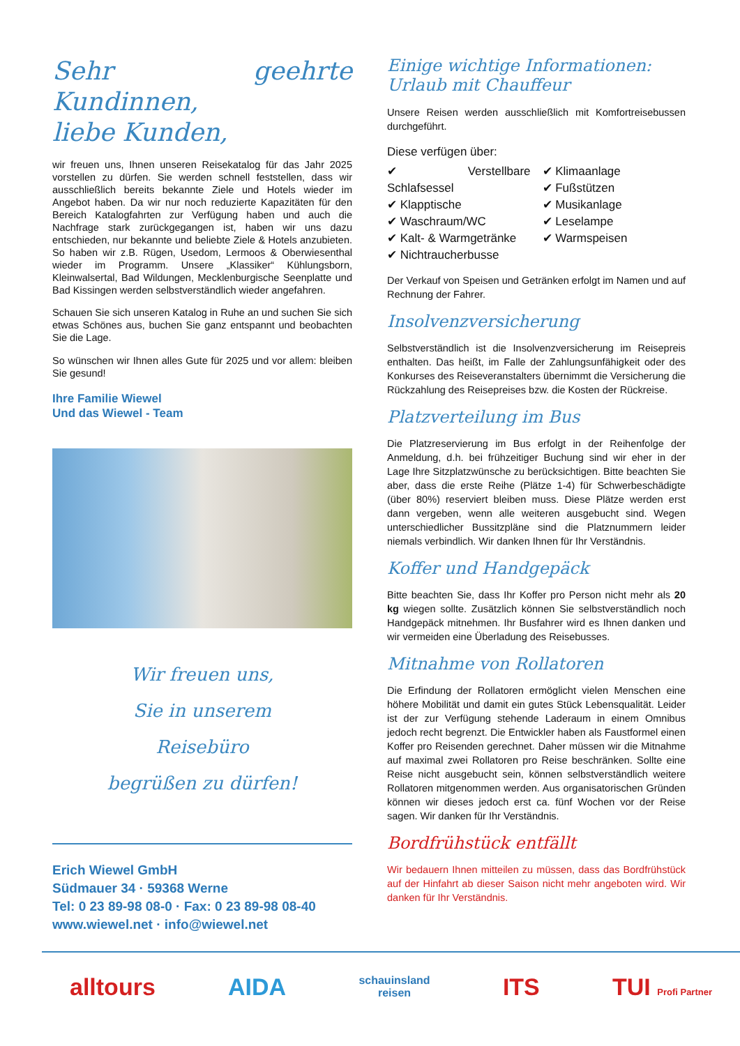Sehr geehrte Kundinnen,
liebe Kunden,
wir freuen uns, Ihnen unseren Reisekatalog für das Jahr 2025 vorstellen zu dürfen. Sie werden schnell feststellen, dass wir ausschließlich bereits bekannte Ziele und Hotels wieder im Angebot haben. Da wir nur noch reduzierte Kapazitäten für den Bereich Katalogfahrten zur Verfügung haben und auch die Nachfrage stark zurückgegangen ist, haben wir uns dazu entschieden, nur bekannte und beliebte Ziele & Hotels anzubieten. So haben wir z.B. Rügen, Usedom, Lermoos & Oberwiesenthal wieder im Programm. Unsere „Klassiker“ Kühlungsborn, Kleinwalsertal, Bad Wildungen, Mecklenburgische Seenplatte und Bad Kissingen werden selbstverständlich wieder angefahren.
Schauen Sie sich unseren Katalog in Ruhe an und suchen Sie sich etwas Schönes aus, buchen Sie ganz entspannt und beobachten Sie die Lage.
So wünschen wir Ihnen alles Gute für 2025 und vor allem: bleiben Sie gesund!
Ihre Familie Wiewel
Und das Wiewel - Team
Wir freuen uns,
Sie in unserem
Reisebüro
begrüßen zu dürfen!
Erich Wiewel GmbH
Südmauer 34 · 59368 Werne
Tel: 0 23 89-98 08-0 · Fax: 0 23 89-98 08-40
www.wiewel.net · info@wiewel.net
Einige wichtige Informationen:
Urlaub mit Chauffeur
Unsere Reisen werden ausschließlich mit Komfortreisebussen durchgeführt.
Diese verfügen über:
✔ Verstellbare Schlafsessel
✔ Klapptische
✔ Waschraum/WC
✔ Kalt- & Warmgetränke
✔ Nichtraucherbusse
✔ Klimaanlage
✔ Fußstützen
✔ Musikanlage
✔ Leselampe
✔ Warmspeisen
Der Verkauf von Speisen und Getränken erfolgt im Namen und auf Rechnung der Fahrer.
Insolvenzversicherung
Selbstverständlich ist die Insolvenzversicherung im Reisepreis enthalten. Das heißt, im Falle der Zahlungsunfähigkeit oder des Konkurses des Reiseveranstalters übernimmt die Versicherung die Rückzahlung des Reisepreises bzw. die Kosten der Rückreise.
Platzverteilung im Bus
Die Platzreservierung im Bus erfolgt in der Reihenfolge der Anmeldung, d.h. bei frühzeitiger Buchung sind wir eher in der Lage Ihre Sitzplatzwünsche zu berücksichtigen. Bitte beachten Sie aber, dass die erste Reihe (Plätze 1-4) für Schwerbeschädigte (über 80%) reserviert bleiben muss. Diese Plätze werden erst dann vergeben, wenn alle weiteren ausgebucht sind. Wegen unterschiedlicher Bussitzpläne sind die Platznummern leider niemals verbindlich. Wir danken Ihnen für Ihr Verständnis.
Koffer und Handgepäck
Bitte beachten Sie, dass Ihr Koffer pro Person nicht mehr als 20 kg wiegen sollte. Zusätzlich können Sie selbstverständlich noch Handgepäck mitnehmen. Ihr Busfahrer wird es Ihnen danken und wir vermeiden eine Überladung des Reisebusses.
Mitnahme von Rollatoren
Die Erfindung der Rollatoren ermöglicht vielen Menschen eine höhere Mobilität und damit ein gutes Stück Lebensqualität. Leider ist der zur Verfügung stehende Laderaum in einem Omnibus jedoch recht begrenzt. Die Entwickler haben als Faustformel einen Koffer pro Reisenden gerechnet. Daher müssen wir die Mitnahme auf maximal zwei Rollatoren pro Reise beschränken. Sollte eine Reise nicht ausgebucht sein, können selbstverständlich weitere Rollatoren mitgenommen werden. Aus organisatorischen Gründen können wir dieses jedoch erst ca. fünf Wochen vor der Reise sagen. Wir danken für Ihr Verständnis.
Bordfrühstück entfällt
Wir bedauern Ihnen mitteilen zu müssen, dass das Bordfrühstück auf der Hinfahrt ab dieser Saison nicht mehr angeboten wird. Wir danken für Ihr Verständnis.
alltours AIDA schauinsland
reisen ITS TUI Profi Partner